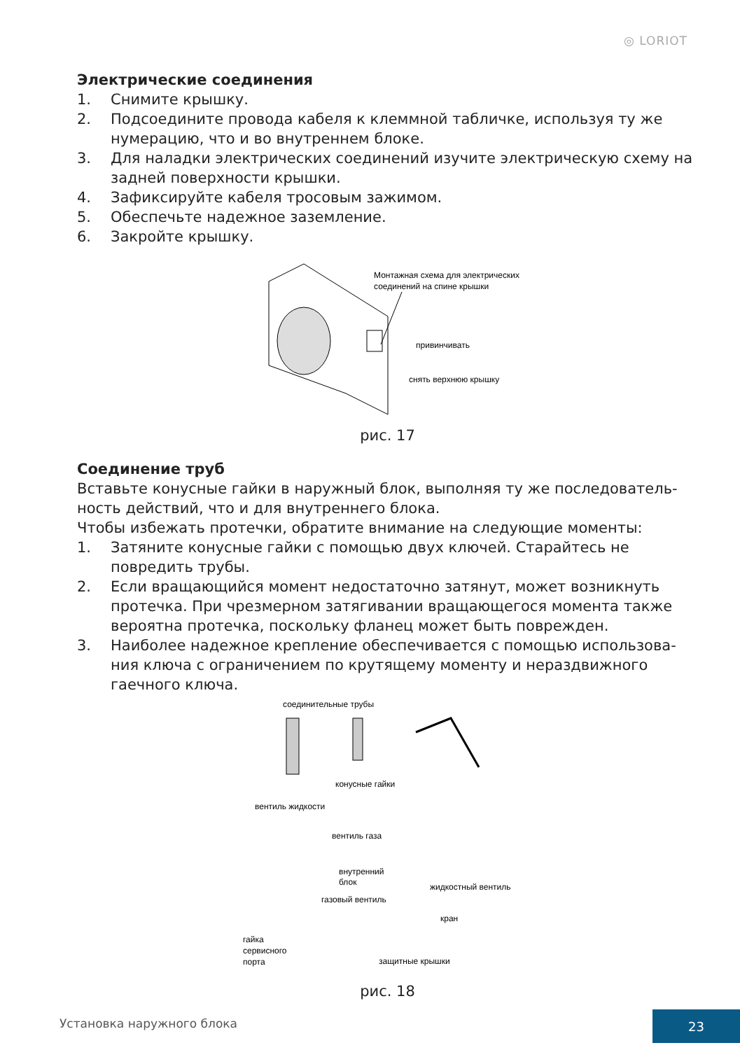◎ LORIOT
Электрические соединения
1. Снимите крышку.
2. Подсоедините провода кабеля к клеммной табличке, используя ту же нумерацию, что и во внутреннем блоке.
3. Для наладки электрических соединений изучите электрическую схему на задней поверхности крышки.
4. Зафиксируйте кабеля тросовым зажимом.
5. Обеспечьте надежное заземление.
6. Закройте крышку.
Монтажная схема для электрических
соединений на спине крышки
привинчивать
снять верхнюю крышку
рис. 17
Соединение труб
Вставьте конусные гайки в наружный блок, выполняя ту же последователь­ность действий, что и для внутреннего блока.
Чтобы избежать протечки, обратите внимание на следующие моменты:
1. Затяните конусные гайки с помощью двух ключей. Старайтесь не повредить трубы.
2. Если вращающийся момент недостаточно затянут, может возникнуть протечка. При чрезмерном затягивании вращающегося момента также вероятна протечка, поскольку фланец может быть поврежден.
3. Наиболее надежное крепление обеспечивается с помощью использова­ния ключа с ограничением по крутящему моменту и нераздвижного гаечного ключа.
соединительные трубы
конусные гайки
вентиль жидкости
вентиль газа
внутренний
блок
жидкостный вентиль
газовый вентиль
кран
гайка
сервисного
порта
защитные крышки
рис. 18
Установка наружного блока
23